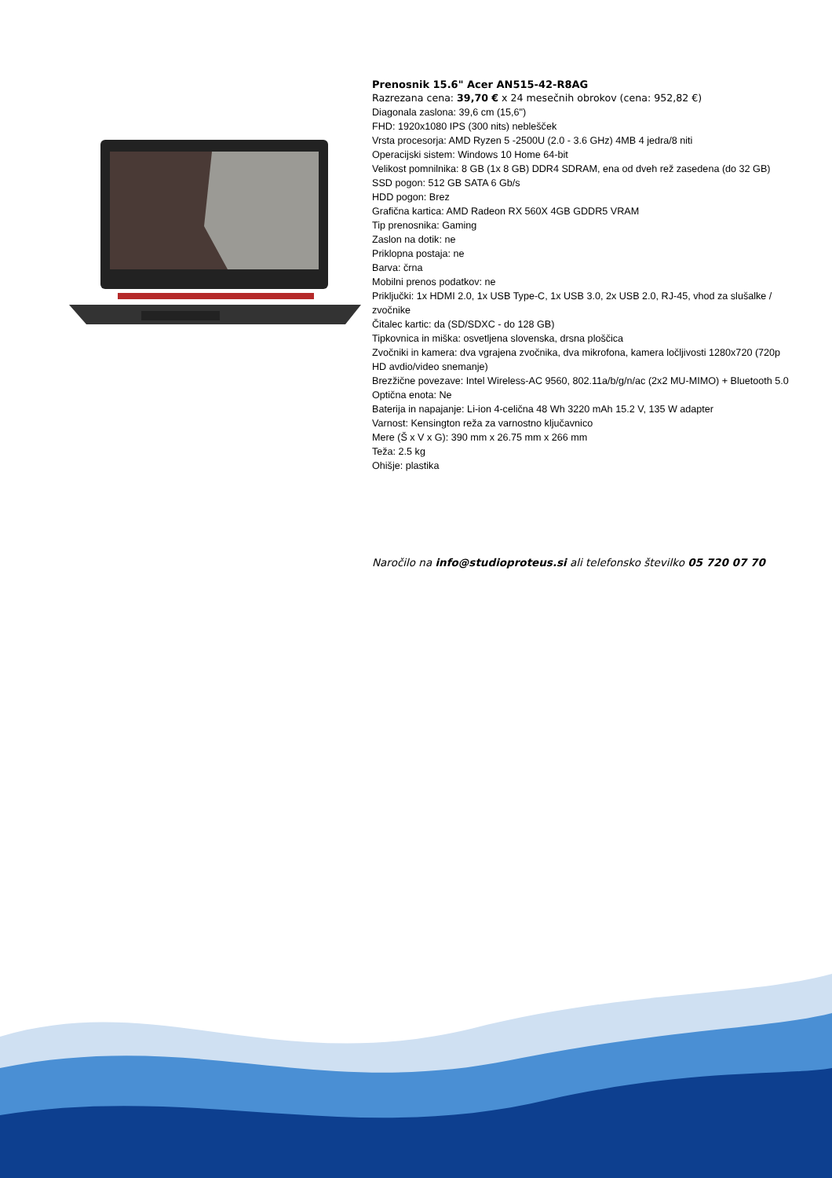Prenosnik 15.6" Acer AN515-42-R8AG
Razrezana cena: 39,70 € x 24 mesečnih obrokov (cena: 952,82 €)
Diagonala zaslona: 39,6 cm (15,6")
FHD: 1920x1080 IPS (300 nits) neblešček
Vrsta procesorja: AMD Ryzen 5 -2500U (2.0 - 3.6 GHz) 4MB 4 jedra/8 niti
Operacijski sistem: Windows 10 Home 64-bit
Velikost pomnilnika: 8 GB (1x 8 GB) DDR4 SDRAM, ena od dveh rež zasedena (do 32 GB)
SSD pogon: 512 GB SATA 6 Gb/s
HDD pogon: Brez
Grafična kartica: AMD Radeon RX 560X 4GB GDDR5 VRAM
Tip prenosnika: Gaming
Zaslon na dotik: ne
Priklopna postaja: ne
Barva: črna
Mobilni prenos podatkov: ne
Priključki: 1x HDMI 2.0, 1x USB Type-C, 1x USB 3.0, 2x USB 2.0, RJ-45, vhod za slušalke / zvočnike
Čitalec kartic: da (SD/SDXC - do 128 GB)
Tipkovnica in miška: osvetljena slovenska, drsna ploščica
Zvočniki in kamera: dva vgrajena zvočnika, dva mikrofona, kamera ločljivosti 1280x720 (720p HD avdio/video snemanje)
Brezžične povezave: Intel Wireless-AC 9560, 802.11a/b/g/n/ac (2x2 MU-MIMO) + Bluetooth 5.0
Optična enota: Ne
Baterija in napajanje: Li-ion 4-celična 48 Wh 3220 mAh 15.2 V, 135 W adapter
Varnost: Kensington reža za varnostno ključavnico
Mere (Š x V x G): 390 mm x 26.75 mm x 266 mm
Teža: 2.5 kg
Ohišje: plastika
Naročilo na info@studioproteus.si ali telefonsko številko 05 720 07 70